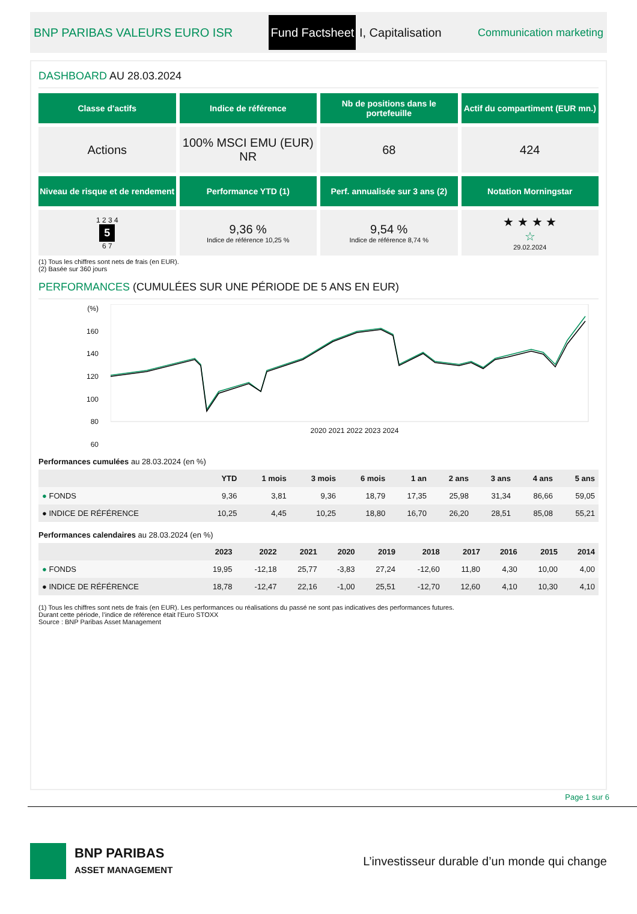BNP PARIBAS VALEURS EURO ISR Fund Factsheet I, Capitalisation Communication marketing
DASHBOARD AU 28.03.2024
Classe d'actifs
Indice de référence
Nb de positions dans le portefeuille
Actif du compartiment (EUR mn.)
Actions
100% MSCI EMU (EUR) NR
68
424
Niveau de risque et de rendement
Performance YTD (1)
Perf. annualisée sur 3 ans (2)
Notation Morningstar
1 2 3 4
5
6 7
9,36 %
Indice de référence 10,25 %
9,54 %
Indice de référence 8,74 %
★ ★ ★ ★
☆
29.02.2024
(1) Tous les chiffres sont nets de frais (en EUR).
(2) Basée sur 360 jours
PERFORMANCES (CUMULÉES SUR UNE PÉRIODE DE 5 ANS EN EUR)
(%)
160
140
120
100
80
60
2020 2021 2022 2023 2024
Performances cumulées au 28.03.2024 (en %)
| | YTD | 1 mois | 3 mois | 6 mois | 1 an | 2 ans | 3 ans | 4 ans | 5 ans |
| --- | --- | --- | --- | --- | --- | --- | --- | --- | --- |
| ● FONDS | 9,36 | 3,81 | 9,36 | 18,79 | 17,35 | 25,98 | 31,34 | 86,66 | 59,05 |
| ● INDICE DE RÉFÉRENCE | 10,25 | 4,45 | 10,25 | 18,80 | 16,70 | 26,20 | 28,51 | 85,08 | 55,21 |
Performances calendaires au 28.03.2024 (en %)
| | 2023 | 2022 | 2021 | 2020 | 2019 | 2018 | 2017 | 2016 | 2015 | 2014 |
| --- | --- | --- | --- | --- | --- | --- | --- | --- | --- | --- |
| ● FONDS | 19,95 | -12,18 | 25,77 | -3,83 | 27,24 | -12,60 | 11,80 | 4,30 | 10,00 | 4,00 |
| ● INDICE DE RÉFÉRENCE | 18,78 | -12,47 | 22,16 | -1,00 | 25,51 | -12,70 | 12,60 | 4,10 | 10,30 | 4,10 |
(1) Tous les chiffres sont nets de frais (en EUR). Les performances ou réalisations du passé ne sont pas indicatives des performances futures.
Durant cette période, l’indice de référence était l’Euro STOXX
Source : BNP Paribas Asset Management
Page 1 sur 6
BNP PARIBAS
ASSET MANAGEMENT
L’investisseur durable d’un monde qui change